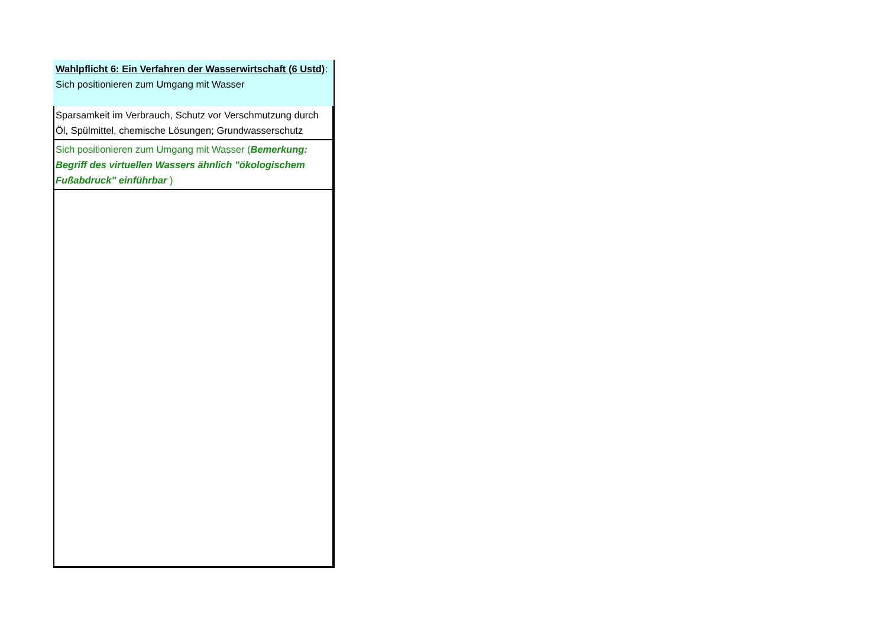| Wahlpflicht 6: Ein Verfahren der Wasserwirtschaft (6 Ustd) : Sich positionieren zum Umgang mit Wasser |
| Sparsamkeit im Verbrauch, Schutz vor Verschmutzung durch Öl, Spülmittel, chemische Lösungen; Grundwasserschutz |
| Sich positionieren zum Umgang mit Wasser ( Bemerkung: Begriff des virtuellen Wassers ähnlich "ökologischem Fußabdruck" einführbar ) |